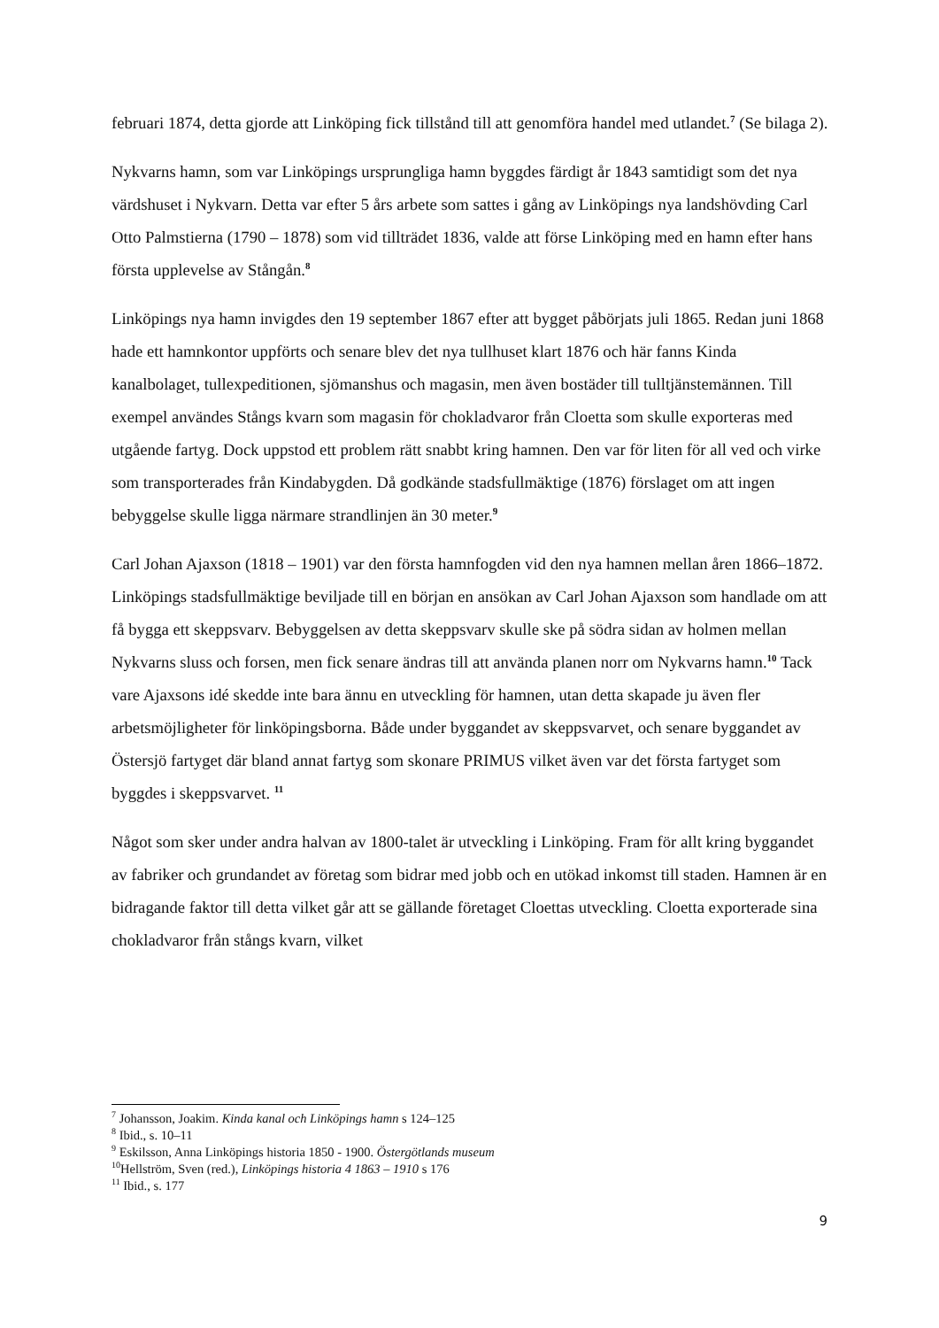februari 1874, detta gjorde att Linköping fick tillstånd till att genomföra handel med utlandet.<sup>7</sup> (Se bilaga 2).
Nykvarns hamn, som var Linköpings ursprungliga hamn byggdes färdigt år 1843 samtidigt som det nya värdshuset i Nykvarn. Detta var efter 5 års arbete som sattes i gång av Linköpings nya landshövding Carl Otto Palmstierna (1790 – 1878) som vid tillträdet 1836, valde att förse Linköping med en hamn efter hans första upplevelse av Stångån.<sup>8</sup>
Linköpings nya hamn invigdes den 19 september 1867 efter att bygget påbörjats juli 1865. Redan juni 1868 hade ett hamnkontor uppförts och senare blev det nya tullhuset klart 1876 och här fanns Kinda kanalbolaget, tullexpeditionen, sjömanshus och magasin, men även bostäder till tulltjänstemännen. Till exempel användes Stångs kvarn som magasin för chokladvaror från Cloetta som skulle exporteras med utgående fartyg. Dock uppstod ett problem rätt snabbt kring hamnen. Den var för liten för all ved och virke som transporterades från Kindabygden. Då godkände stadsfullmäktige (1876) förslaget om att ingen bebyggelse skulle ligga närmare strandlinjen än 30 meter.<sup>9</sup>
Carl Johan Ajaxson (1818 – 1901) var den första hamnfogden vid den nya hamnen mellan åren 1866–1872. Linköpings stadsfullmäktige beviljade till en början en ansökan av Carl Johan Ajaxson som handlade om att få bygga ett skeppsvarv. Bebyggelsen av detta skeppsvarv skulle ske på södra sidan av holmen mellan Nykvarns sluss och forsen, men fick senare ändras till att använda planen norr om Nykvarns hamn.<sup>10</sup> Tack vare Ajaxsons idé skedde inte bara ännu en utveckling för hamnen, utan detta skapade ju även fler arbetsmöjligheter för linköpingsborna. Både under byggandet av skeppsvarvet, och senare byggandet av Östersjö fartyget där bland annat fartyg som skonare PRIMUS vilket även var det första fartyget som byggdes i skeppsvarvet. <sup>11</sup>
Något som sker under andra halvan av 1800-talet är utveckling i Linköping. Fram för allt kring byggandet av fabriker och grundandet av företag som bidrar med jobb och en utökad inkomst till staden. Hamnen är en bidragande faktor till detta vilket går att se gällande företaget Cloettas utveckling. Cloetta exporterade sina chokladvaror från stångs kvarn, vilket
<sup>7</sup> Johansson, Joakim. Kinda kanal och Linköpings hamn s 124–125
<sup>8</sup> Ibid., s. 10–11
<sup>9</sup> Eskilsson, Anna Linköpings historia 1850 - 1900. Östergötlands museum
<sup>10</sup> Hellström, Sven (red.), Linköpings historia 4 1863 – 1910 s 176
<sup>11</sup> Ibid., s. 177
9